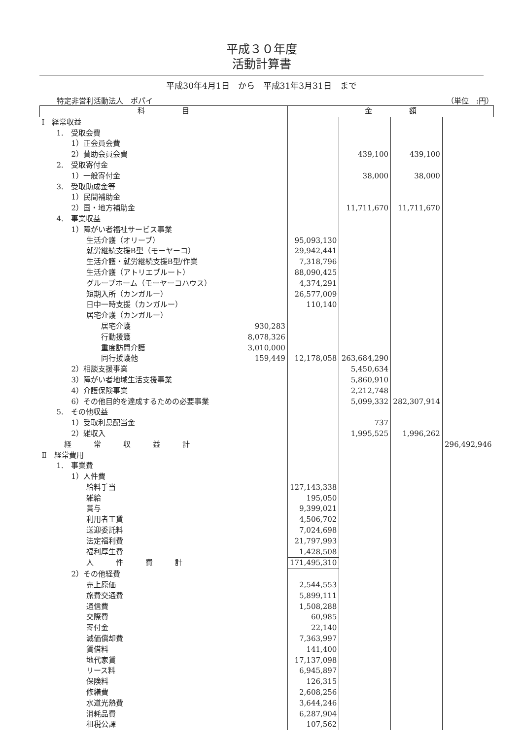平成３０年度
活動計算書
平成30年4月1日　から　平成31年3月31日　まで
特定非営利活動法人　ポパイ （単位　:円）
| 科 目 | | 金 額 | | | |
| --- | --- | --- | --- | --- | --- |
| Ⅰ 経常収益 | | | | | |
| 1. 受取会費 | | | | | |
| 1）正会員会費 | | | | | |
| 2）賛助会員会費 | | | 439,100 | 439,100 | |
| 2. 受取寄付金 | | | | | |
| 1）一般寄付金 | | | 38,000 | 38,000 | |
| 3. 受取助成金等 | | | | | |
| 1）民間補助金 | | | | | |
| 2）国・地方補助金 | | | 11,711,670 | 11,711,670 | |
| 4. 事業収益 | | | | | |
| 1）障がい者福祉サービス事業 | | | | | |
| 生活介護（オリーブ） | | 95,093,130 | | | |
| 就労継続支援B型（モーヤーコ） | | 29,942,441 | | | |
| 生活介護・就労継続支援B型/作業 | | 7,318,796 | | | |
| 生活介護（アトリエブルート） | | 88,090,425 | | | |
| グループホーム（モーヤーコハウス） | | 4,374,291 | | | |
| 短期入所（カンガルー） | | 26,577,009 | | | |
| 日中一時支援（カンガルー） | | 110,140 | | | |
| 居宅介護（カンガルー） | | | | | |
| 居宅介護 | 930,283 | | | | |
| 行動援護 | 8,078,326 | | | | |
| 重度訪問介護 | 3,010,000 | | | | |
| 同行援護他 | 159,449 | 12,178,058 | 263,684,290 | | |
| 2）相談支援事業 | | | 5,450,634 | | |
| 3）障がい者地域生活支援事業 | | | 5,860,910 | | |
| 4）介護保険事業 | | | 2,212,748 | | |
| 6）その他目的を達成するための必要事業 | | | 5,099,332 | 282,307,914 | |
| 5. その他収益 | | | | | |
| 1）受取利息配当金 | | | 737 | | |
| 2）雑収入 | | | 1,995,525 | 1,996,262 | |
| 経 常 収 益 計 | | | | | 296,492,946 |
| Ⅱ 経常費用 | | | | | |
| 1. 事業費 | | | | | |
| 1）人件費 | | | | | |
| 給料手当 | | 127,143,338 | | | |
| 雑給 | | 195,050 | | | |
| 賞与 | | 9,399,021 | | | |
| 利用者工賃 | | 4,506,702 | | | |
| 送迎委託料 | | 7,024,698 | | | |
| 法定福利費 | | 21,797,993 | | | |
| 福利厚生費 | | 1,428,508 | | | |
| 人 件 費 計 | | 171,495,310 | | | |
| 2）その他経費 | | | | | |
| 売上原価 | | 2,544,553 | | | |
| 旅費交通費 | | 5,899,111 | | | |
| 通信費 | | 1,508,288 | | | |
| 交際費 | | 60,985 | | | |
| 寄付金 | | 22,140 | | | |
| 減価償却費 | | 7,363,997 | | | |
| 賃借料 | | 141,400 | | | |
| 地代家賃 | | 17,137,098 | | | |
| リース料 | | 6,945,897 | | | |
| 保険料 | | 126,315 | | | |
| 修繕費 | | 2,608,256 | | | |
| 水道光熱費 | | 3,644,246 | | | |
| 消耗品費 | | 6,287,904 | | | |
| 租税公課 | | 107,562 | | | |